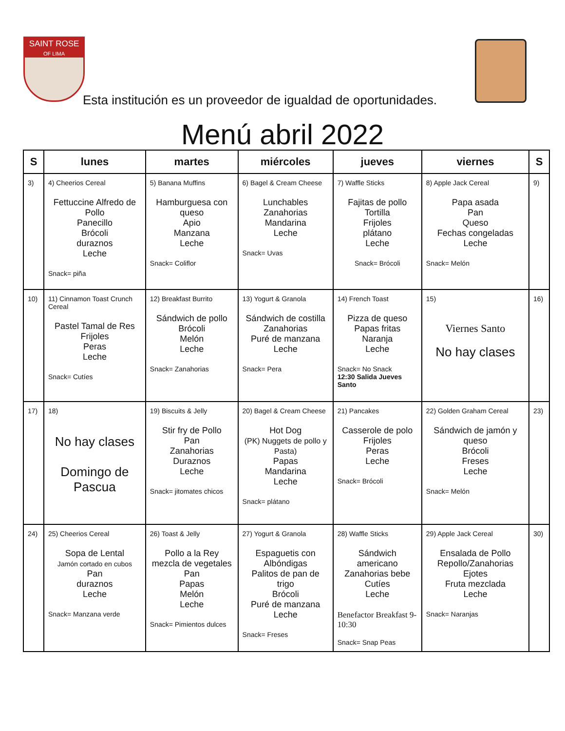SAINT ROSE
OF LIMA
Esta institución es un proveedor de igualdad de oportunidades.
Menú abril 2022
| S | lunes | martes | miércoles | jueves | viernes | S |
| --- | --- | --- | --- | --- | --- | --- |
| 3) | 4) Cheerios Cereal Fettuccine Alfredo de Pollo Panecillo Brócoli duraznos Leche Snack= piña | 5) Banana Muffins Hamburguesa con queso Apio Manzana Leche Snack= Coliflor | 6) Bagel & Cream Cheese Lunchables Zanahorias Mandarina Leche Snack= Uvas | 7) Waffle Sticks Fajitas de pollo Tortilla Frijoles plátano Leche Snack= Brócoli | 8) Apple Jack Cereal Papa asada Pan Queso Fechas congeladas Leche Snack= Melón | 9) |
| 10) | 11) Cinnamon Toast Crunch Cereal Pastel Tamal de Res Frijoles Peras Leche Snack= Cutíes | 12) Breakfast Burrito Sándwich de pollo Brócoli Melón Leche Snack= Zanahorias | 13) Yogurt & Granola Sándwich de costilla Zanahorias Puré de manzana Leche Snack= Pera | 14) French Toast Pizza de queso Papas fritas Naranja Leche Snack= No Snack 12:30 Salida Jueves Santo | 15) Viernes Santo No hay clases | 16) |
| 17) | 18) No hay clases Domingo de Pascua | 19) Biscuits & Jelly Stir fry de Pollo Pan Zanahorias Duraznos Leche Snack= jitomates chicos | 20) Bagel & Cream Cheese Hot Dog (PK) Nuggets de pollo y Pasta) Papas Mandarina Leche Snack= plátano | 21) Pancakes Casserole de polo Frijoles Peras Leche Snack= Brócoli | 22) Golden Graham Cereal Sándwich de jamón y queso Brócoli Freses Leche Snack= Melón | 23) |
| 24) | 25) Cheerios Cereal Sopa de Lental Jamón cortado en cubos Pan duraznos Leche Snack= Manzana verde | 26) Toast & Jelly Pollo a la Rey mezcla de vegetales Pan Papas Melón Leche Snack= Pimientos dulces | 27) Yogurt & Granola Espaguetis con Albóndigas Palitos de pan de trigo Brócoli Puré de manzana Leche Snack= Freses | 28) Waffle Sticks Sándwich americano Zanahorias bebe Cutíes Leche Benefactor Breakfast 9-10:30 Snack= Snap Peas | 29) Apple Jack Cereal Ensalada de Pollo Repollo/Zanahorias Ejotes Fruta mezclada Leche Snack= Naranjas | 30) |